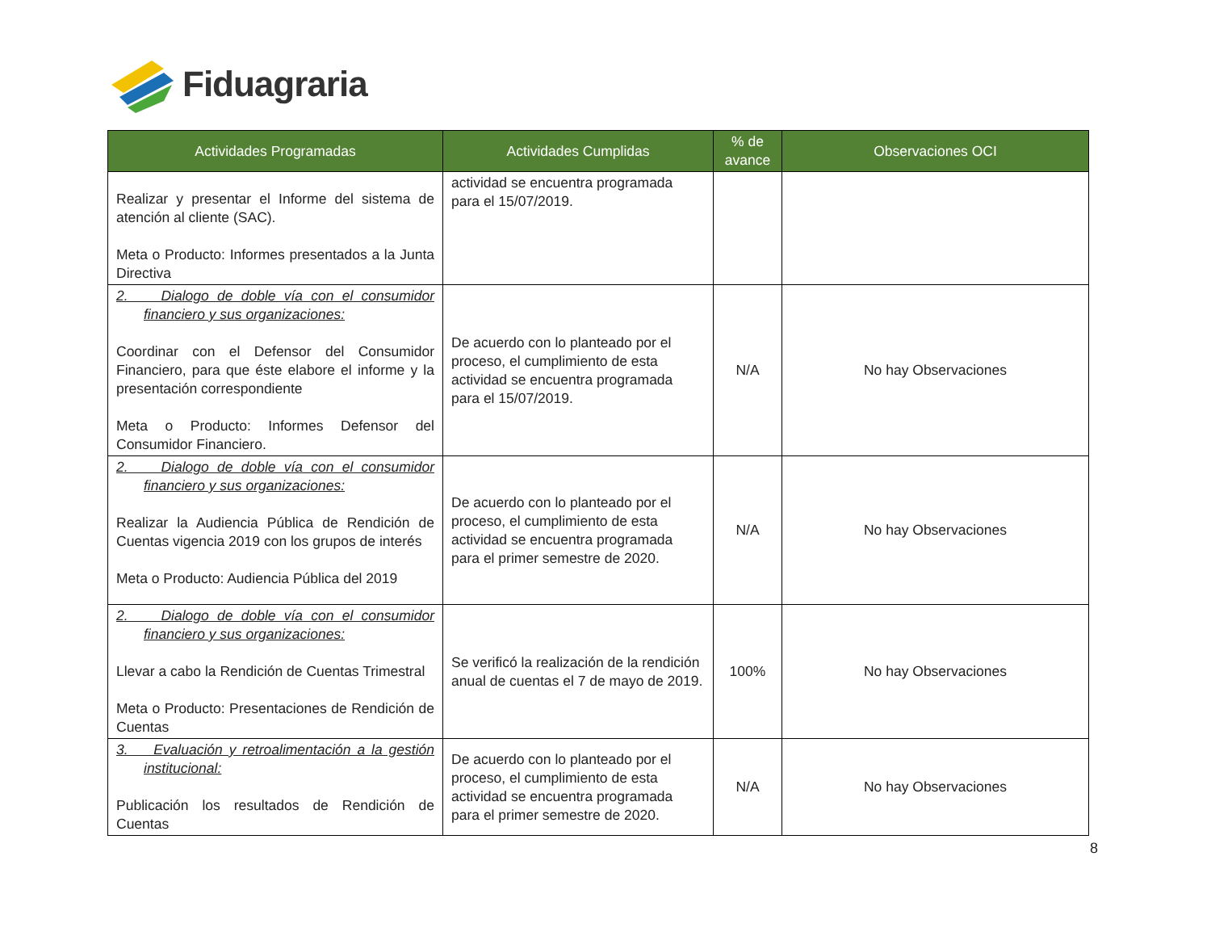Fiduagraria
| Actividades Programadas | Actividades Cumplidas | % de avance | Observaciones OCI |
| --- | --- | --- | --- |
| Realizar y presentar el Informe del sistema de atención al cliente (SAC). Meta o Producto: Informes presentados a la Junta Directiva | actividad se encuentra programada para el 15/07/2019. | | |
| 2. Dialogo de doble vía con el consumidor financiero y sus organizaciones: Coordinar con el Defensor del Consumidor Financiero, para que éste elabore el informe y la presentación correspondiente Meta o Producto: Informes Defensor del Consumidor Financiero. | De acuerdo con lo planteado por el proceso, el cumplimiento de esta actividad se encuentra programada para el 15/07/2019. | N/A | No hay Observaciones |
| 2. Dialogo de doble vía con el consumidor financiero y sus organizaciones: Realizar la Audiencia Pública de Rendición de Cuentas vigencia 2019 con los grupos de interés Meta o Producto: Audiencia Pública del 2019 | De acuerdo con lo planteado por el proceso, el cumplimiento de esta actividad se encuentra programada para el primer semestre de 2020. | N/A | No hay Observaciones |
| 2. Dialogo de doble vía con el consumidor financiero y sus organizaciones: Llevar a cabo la Rendición de Cuentas Trimestral Meta o Producto: Presentaciones de Rendición de Cuentas | Se verificó la realización de la rendición anual de cuentas el 7 de mayo de 2019. | 100% | No hay Observaciones |
| 3. Evaluación y retroalimentación a la gestión institucional: Publicación los resultados de Rendición de Cuentas | De acuerdo con lo planteado por el proceso, el cumplimiento de esta actividad se encuentra programada para el primer semestre de 2020. | N/A | No hay Observaciones |
8